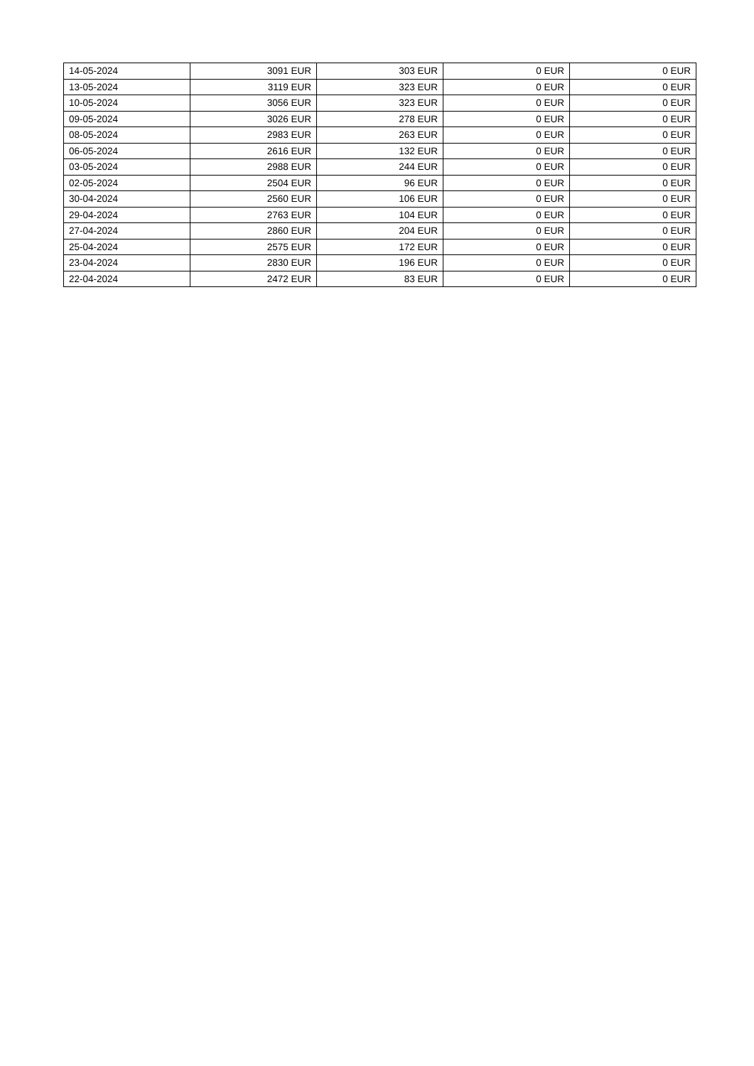| 14-05-2024 | 3091 EUR | 303 EUR | 0 EUR | 0 EUR |
| 13-05-2024 | 3119 EUR | 323 EUR | 0 EUR | 0 EUR |
| 10-05-2024 | 3056 EUR | 323 EUR | 0 EUR | 0 EUR |
| 09-05-2024 | 3026 EUR | 278 EUR | 0 EUR | 0 EUR |
| 08-05-2024 | 2983 EUR | 263 EUR | 0 EUR | 0 EUR |
| 06-05-2024 | 2616 EUR | 132 EUR | 0 EUR | 0 EUR |
| 03-05-2024 | 2988 EUR | 244 EUR | 0 EUR | 0 EUR |
| 02-05-2024 | 2504 EUR | 96 EUR | 0 EUR | 0 EUR |
| 30-04-2024 | 2560 EUR | 106 EUR | 0 EUR | 0 EUR |
| 29-04-2024 | 2763 EUR | 104 EUR | 0 EUR | 0 EUR |
| 27-04-2024 | 2860 EUR | 204 EUR | 0 EUR | 0 EUR |
| 25-04-2024 | 2575 EUR | 172 EUR | 0 EUR | 0 EUR |
| 23-04-2024 | 2830 EUR | 196 EUR | 0 EUR | 0 EUR |
| 22-04-2024 | 2472 EUR | 83 EUR | 0 EUR | 0 EUR |